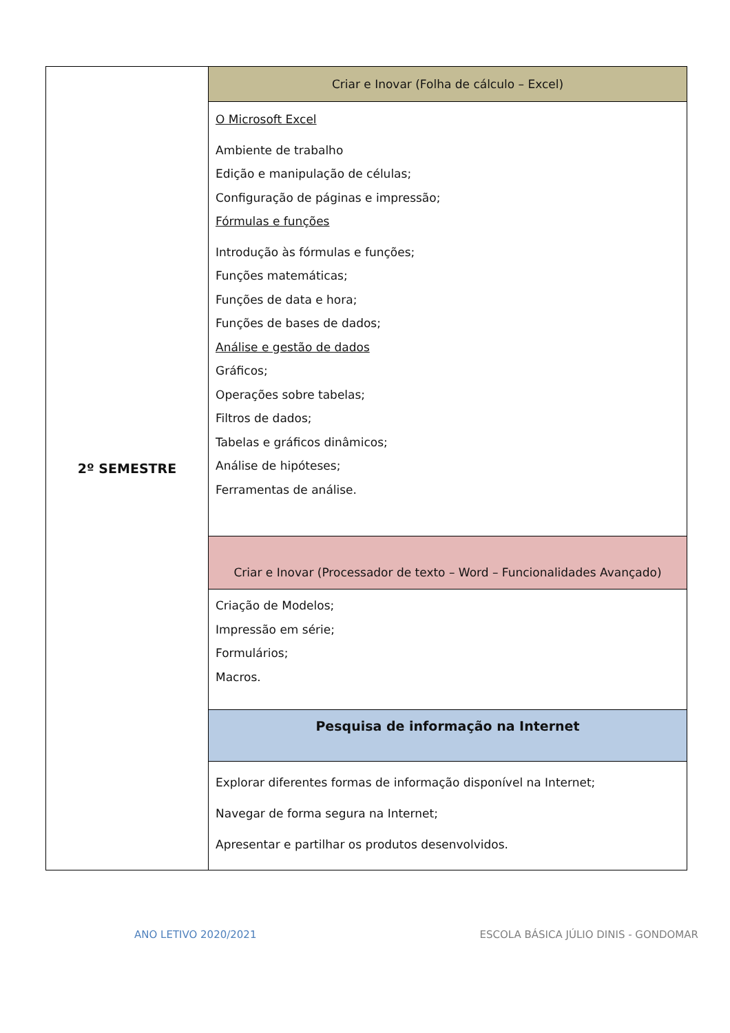| 2º SEMESTRE | Criar e Inovar (Folha de cálculo – Excel) |
| | O Microsoft Excel Ambiente de trabalho Edição e manipulação de células; Configuração de páginas e impressão; Fórmulas e funções Introdução às fórmulas e funções; Funções matemáticas; Funções de data e hora; Funções de bases de dados; Análise e gestão de dados Gráficos; Operações sobre tabelas; Filtros de dados; Tabelas e gráficos dinâmicos; Análise de hipóteses; Ferramentas de análise. |
| | Criar e Inovar (Processador de texto – Word – Funcionalidades Avançado) |
| | Criação de Modelos; Impressão em série; Formulários; Macros. |
| | Pesquisa de informação na Internet |
| | Explorar diferentes formas de informação disponível na Internet; Navegar de forma segura na Internet; Apresentar e partilhar os produtos desenvolvidos. |
ANO LETIVO 2020/2021 ESCOLA BÁSICA JÚLIO DINIS - GONDOMAR